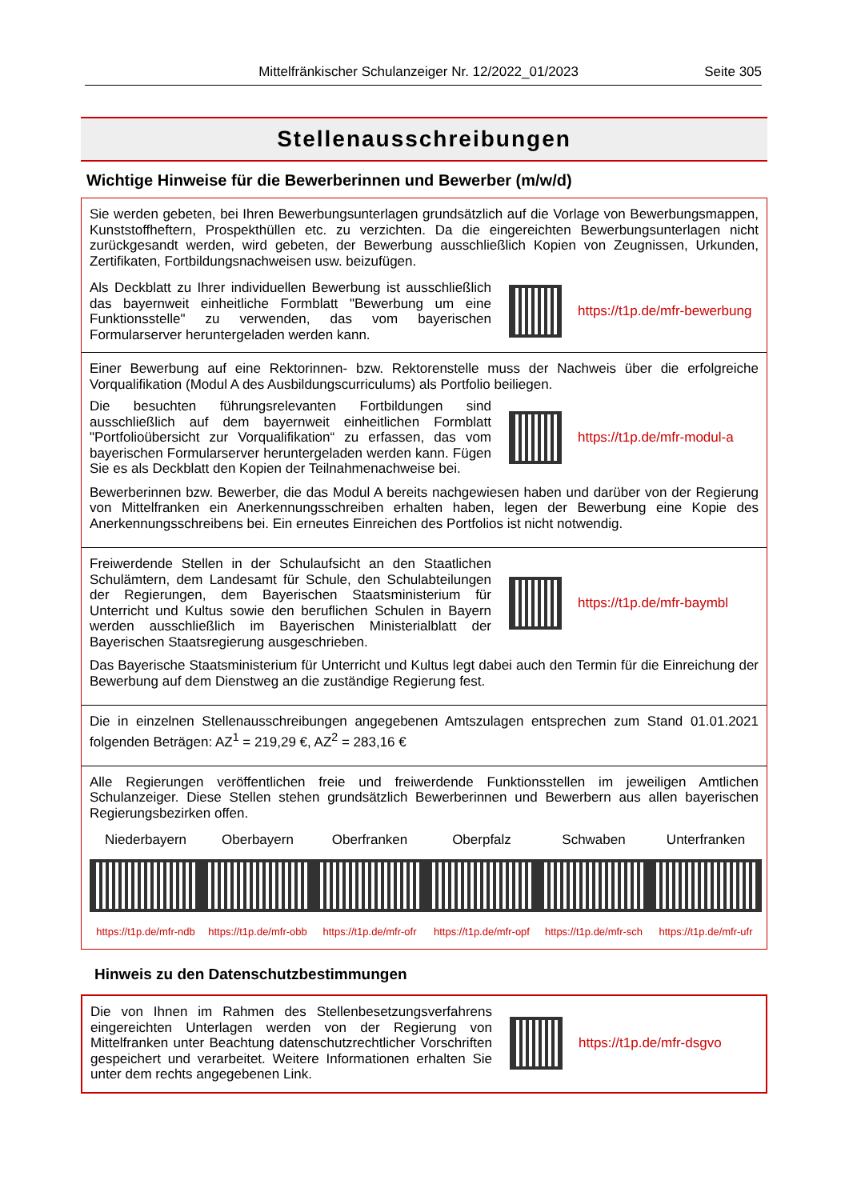Mittelfränkischer Schulanzeiger Nr. 12/2022_01/2023 Seite 305
Stellenausschreibungen
Wichtige Hinweise für die Bewerberinnen und Bewerber (m/w/d)
Sie werden gebeten, bei Ihren Bewerbungsunterlagen grundsätzlich auf die Vorlage von Bewerbungsmappen, Kunststoffheftern, Prospekthüllen etc. zu verzichten. Da die eingereichten Bewerbungsunterlagen nicht zurückgesandt werden, wird gebeten, der Bewerbung ausschließlich Kopien von Zeugnissen, Urkunden, Zertifikaten, Fortbildungsnachweisen usw. beizufügen.
Als Deckblatt zu Ihrer individuellen Bewerbung ist ausschließlich das bayernweit einheitliche Formblatt "Bewerbung um eine Funktionsstelle" zu verwenden, das vom bayerischen Formularserver heruntergeladen werden kann.
https://t1p.de/mfr-bewerbung
Einer Bewerbung auf eine Rektorinnen- bzw. Rektorenstelle muss der Nachweis über die erfolgreiche Vorqualifikation (Modul A des Ausbildungscurriculums) als Portfolio beiliegen.
Die besuchten führungsrelevanten Fortbildungen sind ausschließlich auf dem bayernweit einheitlichen Formblatt "Portfolioübersicht zur Vorqualifikation“ zu erfassen, das vom bayerischen Formularserver heruntergeladen werden kann. Fügen Sie es als Deckblatt den Kopien der Teilnahmenachweise bei.
https://t1p.de/mfr-modul-a
Bewerberinnen bzw. Bewerber, die das Modul A bereits nachgewiesen haben und darüber von der Regierung von Mittelfranken ein Anerkennungsschreiben erhalten haben, legen der Bewerbung eine Kopie des Anerkennungsschreibens bei. Ein erneutes Einreichen des Portfolios ist nicht notwendig.
Freiwerdende Stellen in der Schulaufsicht an den Staatlichen Schulämtern, dem Landesamt für Schule, den Schulabteilungen der Regierungen, dem Bayerischen Staatsministerium für Unterricht und Kultus sowie den beruflichen Schulen in Bayern werden ausschließlich im Bayerischen Ministerialblatt der Bayerischen Staatsregierung ausgeschrieben.
https://t1p.de/mfr-baymbl
Das Bayerische Staatsministerium für Unterricht und Kultus legt dabei auch den Termin für die Einreichung der Bewerbung auf dem Dienstweg an die zuständige Regierung fest.
Die in einzelnen Stellenausschreibungen angegebenen Amtszulagen entsprechen zum Stand 01.01.2021 folgenden Beträgen: AZ<sup>1</sup> = 219,29 €, AZ<sup>2</sup> = 283,16 €
Alle Regierungen veröffentlichen freie und freiwerdende Funktionsstellen im jeweiligen Amtlichen Schulanzeiger. Diese Stellen stehen grundsätzlich Bewerberinnen und Bewerbern aus allen bayerischen Regierungsbezirken offen.
Niederbayern
https://t1p.de/mfr-ndb
Oberbayern
https://t1p.de/mfr-obb
Oberfranken
https://t1p.de/mfr-ofr
Oberpfalz
https://t1p.de/mfr-opf
Schwaben
https://t1p.de/mfr-sch
Unterfranken
https://t1p.de/mfr-ufr
Hinweis zu den Datenschutzbestimmungen
Die von Ihnen im Rahmen des Stellenbesetzungsverfahrens eingereichten Unterlagen werden von der Regierung von Mittelfranken unter Beachtung datenschutzrechtlicher Vorschriften gespeichert und verarbeitet. Weitere Informationen erhalten Sie unter dem rechts angegebenen Link.
https://t1p.de/mfr-dsgvo